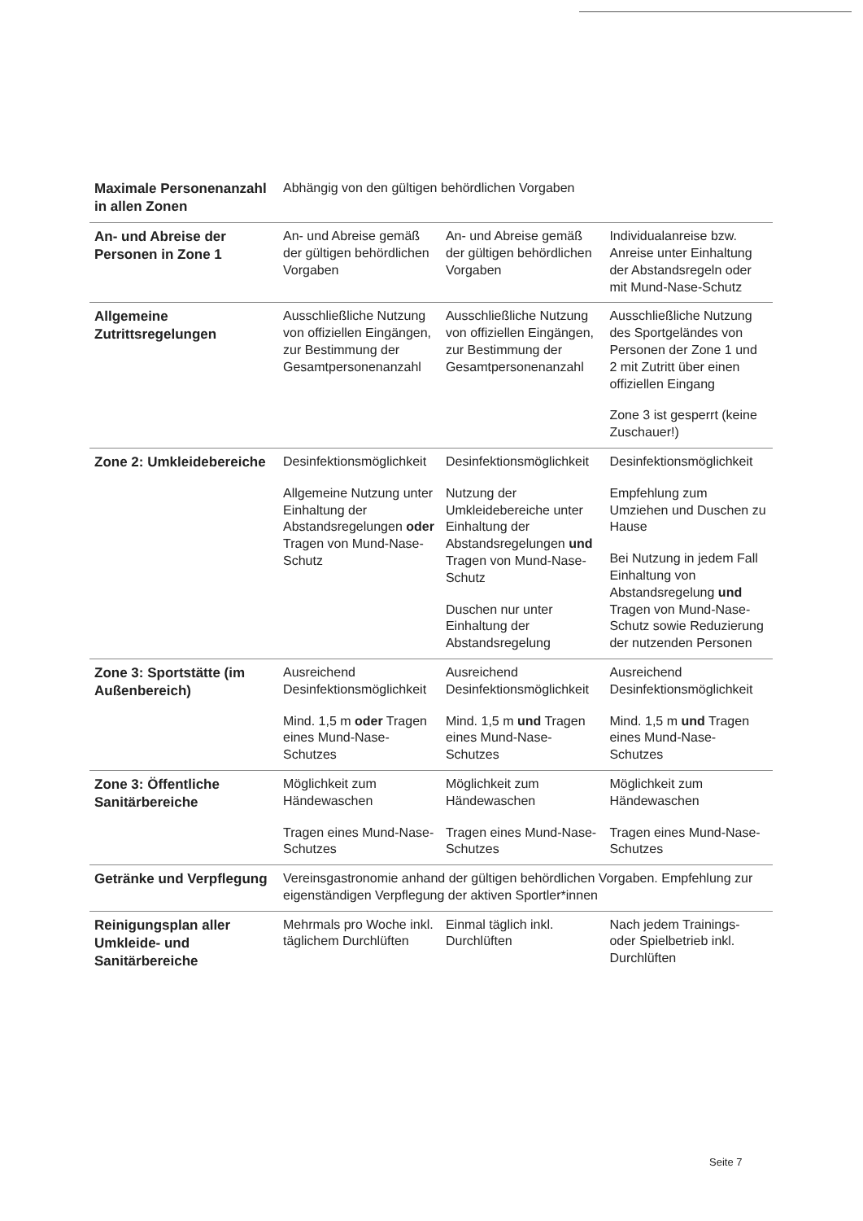| Maximale Personenanzahl in allen Zonen | Abhängig von den gültigen behördlichen Vorgaben | | |
| An- und Abreise der Personen in Zone 1 | An- und Abreise gemäß der gültigen behördlichen Vorgaben | An- und Abreise gemäß der gültigen behördlichen Vorgaben | Individualanreise bzw. Anreise unter Einhaltung der Abstandsregeln oder mit Mund-Nase-Schutz |
| Allgemeine Zutrittsregelungen | Ausschließliche Nutzung von offiziellen Eingängen, zur Bestimmung der Gesamtpersonenanzahl | Ausschließliche Nutzung von offiziellen Eingängen, zur Bestimmung der Gesamtpersonenanzahl | Ausschließliche Nutzung des Sportgeländes von Personen der Zone 1 und 2 mit Zutritt über einen offiziellen Eingang Zone 3 ist gesperrt (keine Zuschauer!) |
| Zone 2: Umkleidebereiche | Desinfektionsmöglichkeit Allgemeine Nutzung unter Einhaltung der Abstandsregelungen oder Tragen von Mund-Nase-Schutz | Desinfektionsmöglichkeit Nutzung der Umkleidebereiche unter Einhaltung der Abstandsregelungen und Tragen von Mund-Nase-Schutz Duschen nur unter Einhaltung der Abstandsregelung | Desinfektionsmöglichkeit Empfehlung zum Umziehen und Duschen zu Hause Bei Nutzung in jedem Fall Einhaltung von Abstandsregelung und Tragen von Mund-Nase-Schutz sowie Reduzierung der nutzenden Personen |
| Zone 3: Sportstätte (im Außenbereich) | Ausreichend Desinfektionsmöglichkeit Mind. 1,5 m oder Tragen eines Mund-Nase-Schutzes | Ausreichend Desinfektionsmöglichkeit Mind. 1,5 m und Tragen eines Mund-Nase-Schutzes | Ausreichend Desinfektionsmöglichkeit Mind. 1,5 m und Tragen eines Mund-Nase-Schutzes |
| Zone 3: Öffentliche Sanitärbereiche | Möglichkeit zum Händewaschen Tragen eines Mund-Nase-Schutzes | Möglichkeit zum Händewaschen Tragen eines Mund-Nase-Schutzes | Möglichkeit zum Händewaschen Tragen eines Mund-Nase-Schutzes |
| Getränke und Verpflegung | Vereinsgastronomie anhand der gültigen behördlichen Vorgaben. Empfehlung zur eigenständigen Verpflegung der aktiven Sportler*innen | | |
| Reinigungsplan aller Umkleide- und Sanitärbereiche | Mehrmals pro Woche inkl. täglichem Durchlüften | Einmal täglich inkl. Durchlüften | Nach jedem Trainings- oder Spielbetrieb inkl. Durchlüften |
Seite 7